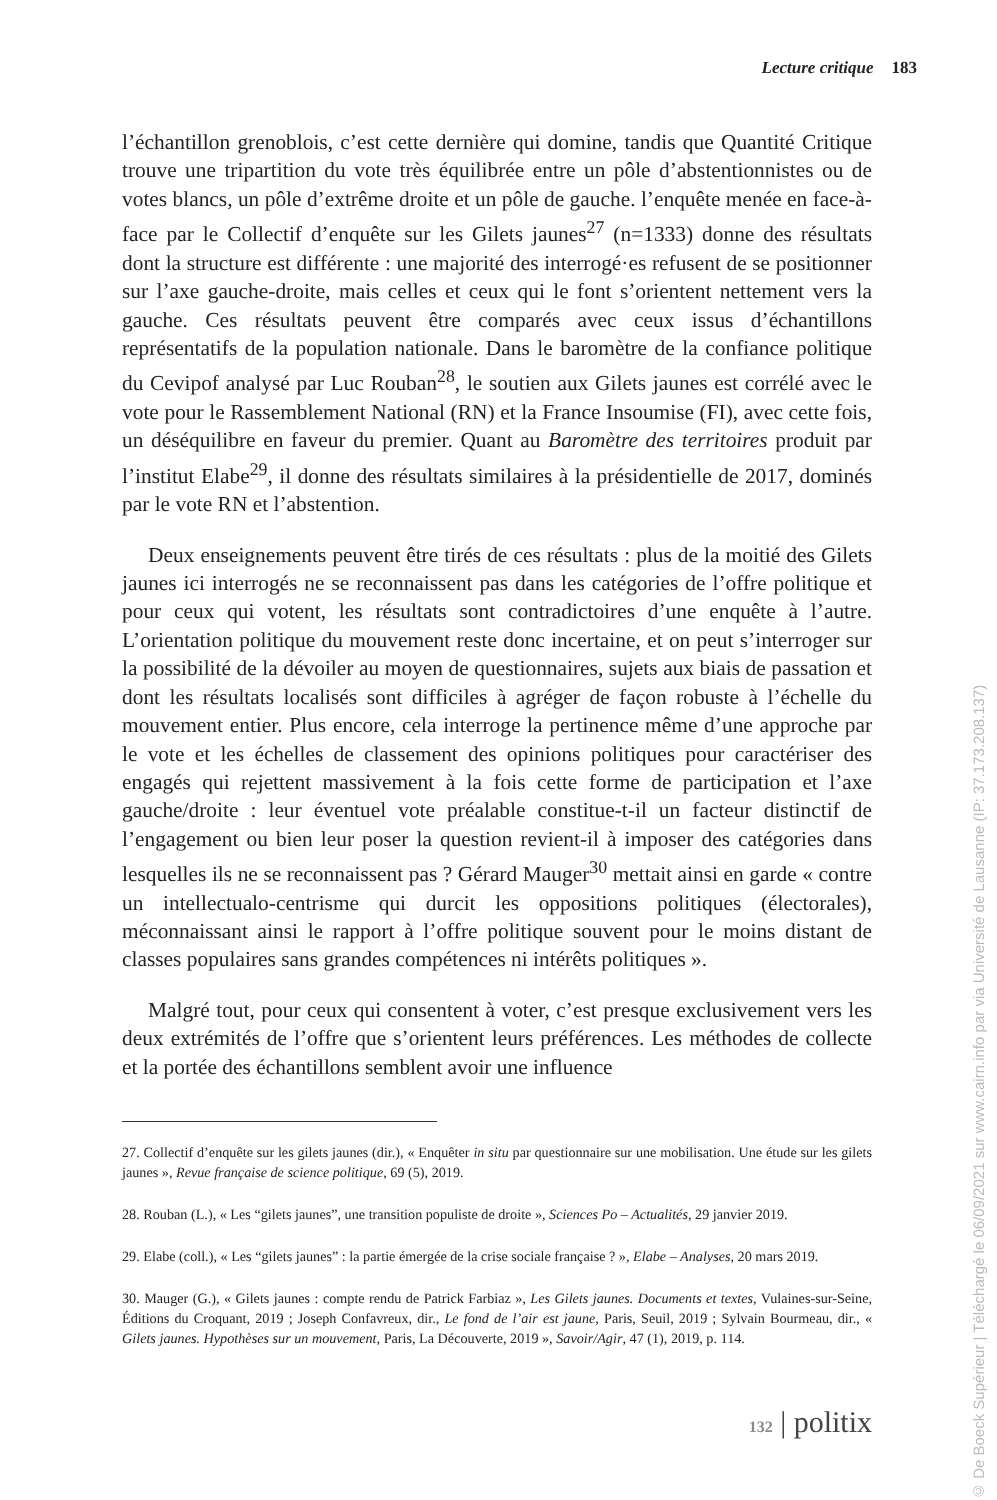Lecture critique 183
l’échantillon grenoblois, c’est cette dernière qui domine, tandis que Quantité Critique trouve une tripartition du vote très équilibrée entre un pôle d’abstentionnistes ou de votes blancs, un pôle d’extrême droite et un pôle de gauche. l’enquête menée en face-à-face par le Collectif d’enquête sur les Gilets jaunes<sup>27</sup> (n=1333) donne des résultats dont la structure est différente : une majorité des interrogé·es refusent de se positionner sur l’axe gauche-droite, mais celles et ceux qui le font s’orientent nettement vers la gauche. Ces résultats peuvent être comparés avec ceux issus d’échantillons représentatifs de la population nationale. Dans le baromètre de la confiance politique du Cevipof analysé par Luc Rouban<sup>28</sup>, le soutien aux Gilets jaunes est corrélé avec le vote pour le Rassemblement National (RN) et la France Insoumise (FI), avec cette fois, un déséquilibre en faveur du premier. Quant au Baromètre des territoires produit par l’institut Elabe<sup>29</sup>, il donne des résultats similaires à la présidentielle de 2017, dominés par le vote RN et l’abstention.
Deux enseignements peuvent être tirés de ces résultats : plus de la moitié des Gilets jaunes ici interrogés ne se reconnaissent pas dans les catégories de l’offre politique et pour ceux qui votent, les résultats sont contradictoires d’une enquête à l’autre. L’orientation politique du mouvement reste donc incertaine, et on peut s’interroger sur la possibilité de la dévoiler au moyen de questionnaires, sujets aux biais de passation et dont les résultats localisés sont difficiles à agréger de façon robuste à l’échelle du mouvement entier. Plus encore, cela interroge la pertinence même d’une approche par le vote et les échelles de classement des opinions politiques pour caractériser des engagés qui rejettent massivement à la fois cette forme de participation et l’axe gauche/droite : leur éventuel vote préalable constitue-t-il un facteur distinctif de l’engagement ou bien leur poser la question revient-il à imposer des catégories dans lesquelles ils ne se reconnaissent pas ? Gérard Mauger<sup>30</sup> mettait ainsi en garde « contre un intellectualo-centrisme qui durcit les oppositions politiques (électorales), méconnaissant ainsi le rapport à l’offre politique souvent pour le moins distant de classes populaires sans grandes compétences ni intérêts politiques ».
Malgré tout, pour ceux qui consentent à voter, c’est presque exclusivement vers les deux extrémités de l’offre que s’orientent leurs préférences. Les méthodes de collecte et la portée des échantillons semblent avoir une influence
27. Collectif d’enquête sur les gilets jaunes (dir.), « Enquêter in situ par questionnaire sur une mobilisation. Une étude sur les gilets jaunes », Revue française de science politique, 69 (5), 2019.
28. Rouban (L.), « Les “gilets jaunes”, une transition populiste de droite », Sciences Po – Actualités, 29 janvier 2019.
29. Elabe (coll.), « Les “gilets jaunes” : la partie émergée de la crise sociale française ? », Elabe – Analyses, 20 mars 2019.
30. Mauger (G.), « Gilets jaunes : compte rendu de Patrick Farbiaz », Les Gilets jaunes. Documents et textes, Vulaines-sur-Seine, Éditions du Croquant, 2019 ; Joseph Confavreux, dir., Le fond de l’air est jaune, Paris, Seuil, 2019 ; Sylvain Bourmeau, dir., « Gilets jaunes. Hypothèses sur un mouvement, Paris, La Découverte, 2019 », Savoir/Agir, 47 (1), 2019, p. 114.
132 | politix
© De Boeck Supérieur | Téléchargé le 06/09/2021 sur www.cairn.info par via Université de Lausanne (IP: 37.173.208.137)